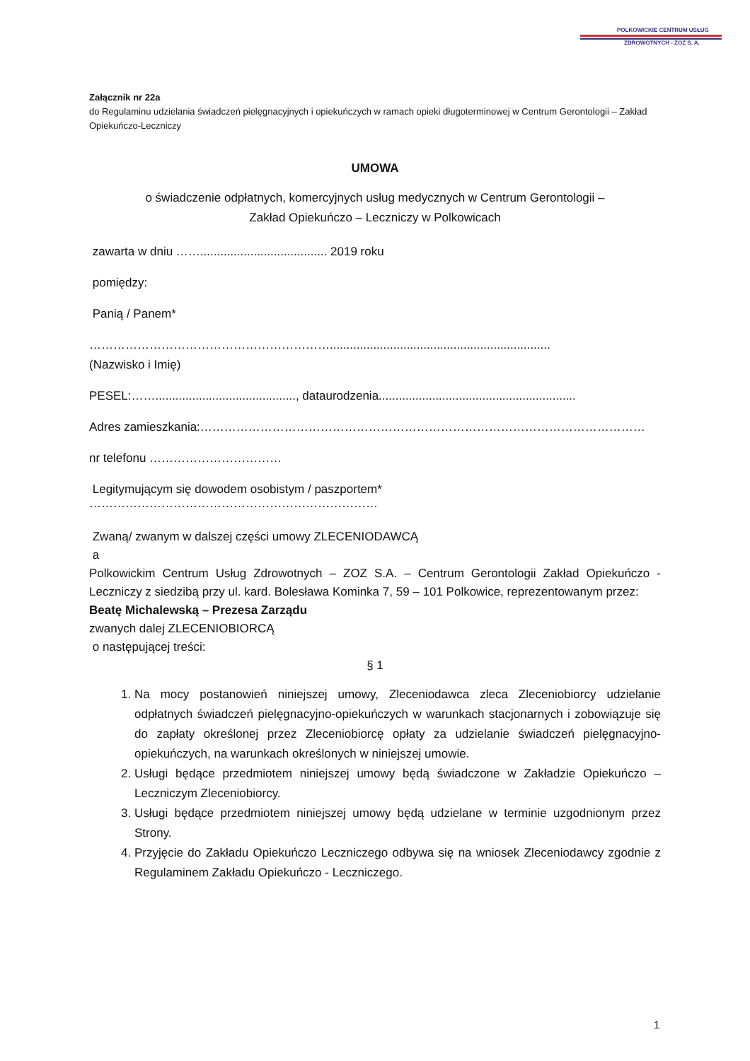POLKOWICKIE CENTRUM USŁUG
ZDROWOTNYCH - ZOZ S. A.
Załącznik nr 22a
do Regulaminu udzielania świadczeń pielęgnacyjnych i opiekuńczych w ramach opieki długoterminowej w Centrum Gerontologii – Zakład Opiekuńczo-Leczniczy
UMOWA
o świadczenie odpłatnych, komercyjnych usług medycznych w Centrum Gerontologii –
Zakład Opiekuńczo – Leczniczy w Polkowicach
zawarta w dniu ……...................................... 2019 roku
pomiędzy:
Panią / Panem*
……………………………………………………..................................................................
(Nazwisko i Imię)
PESEL:…….........................................., dataurodzenia...........................................................
Adres zamieszkania:…………………………………………………………………………………………………
nr telefonu ……………………………
Legitymującym się dowodem osobistym / paszportem*
………………………………………………………………
Zwaną/ zwanym w dalszej części umowy ZLECENIODAWCĄ
a
Polkowickim Centrum Usług Zdrowotnych – ZOZ S.A. – Centrum Gerontologii Zakład Opiekuńczo - Leczniczy z siedzibą przy ul. kard. Bolesława Kominka 7, 59 – 101 Polkowice, reprezentowanym przez:
Beatę Michalewską – Prezesa Zarządu
zwanych dalej ZLECENIOBIORCĄ
o następującej treści:
§ 1
1. Na mocy postanowień niniejszej umowy, Zleceniodawca zleca Zleceniobiorcy udzielanie odpłatnych świadczeń pielęgnacyjno-opiekuńczych w warunkach stacjonarnych i zobowiązuje się do zapłaty określonej przez Zleceniobiorcę opłaty za udzielanie świadczeń pielęgnacyjno-opiekuńczych, na warunkach określonych w niniejszej umowie.
2. Usługi będące przedmiotem niniejszej umowy będą świadczone w Zakładzie Opiekuńczo – Leczniczym Zleceniobiorcy.
3. Usługi będące przedmiotem niniejszej umowy będą udzielane w terminie uzgodnionym przez Strony.
4. Przyjęcie do Zakładu Opiekuńczo Leczniczego odbywa się na wniosek Zleceniodawcy zgodnie z Regulaminem Zakładu Opiekuńczo - Leczniczego.
1